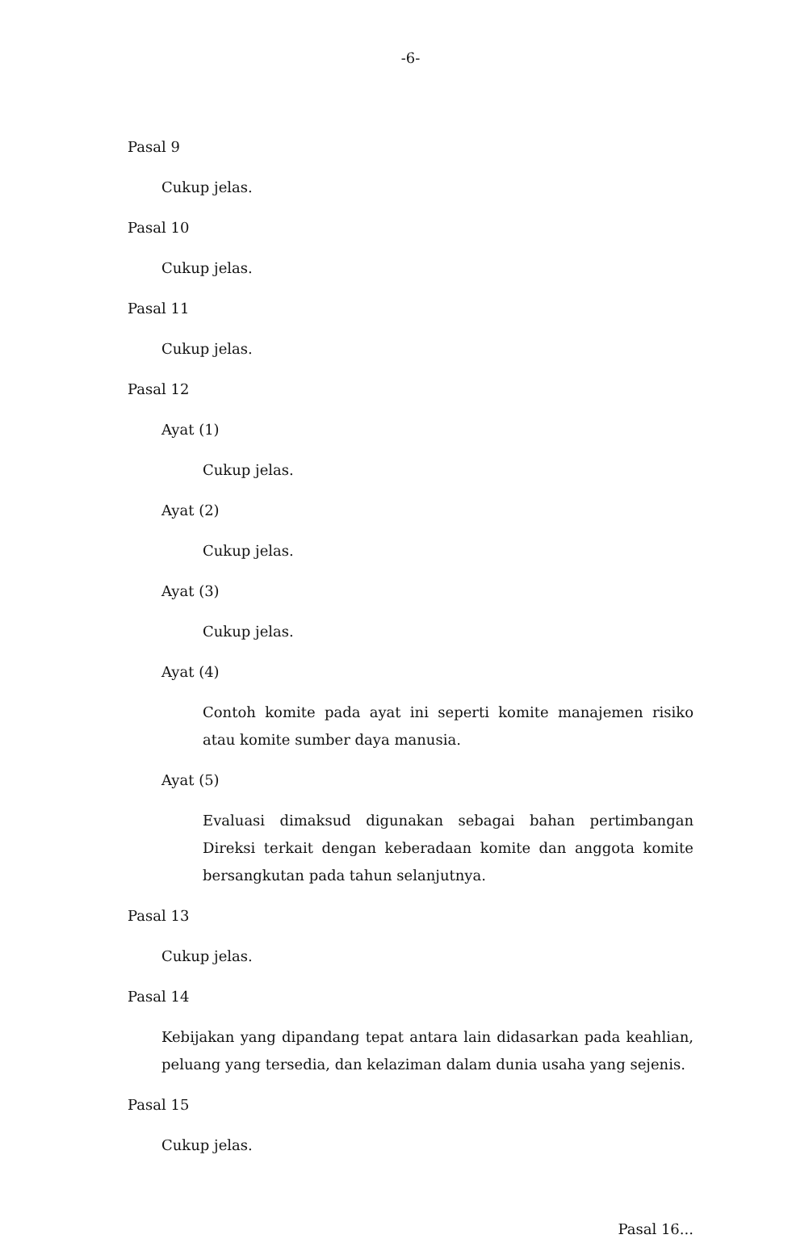-6-
Pasal 9
Cukup jelas.
Pasal 10
Cukup jelas.
Pasal 11
Cukup jelas.
Pasal 12
Ayat (1)
Cukup jelas.
Ayat (2)
Cukup jelas.
Ayat (3)
Cukup jelas.
Ayat (4)
Contoh komite pada ayat ini seperti komite manajemen risiko atau komite sumber daya manusia.
Ayat (5)
Evaluasi dimaksud digunakan sebagai bahan pertimbangan Direksi terkait dengan keberadaan komite dan anggota komite bersangkutan pada tahun selanjutnya.
Pasal 13
Cukup jelas.
Pasal 14
Kebijakan yang dipandang tepat antara lain didasarkan pada keahlian, peluang yang tersedia, dan kelaziman dalam dunia usaha yang sejenis.
Pasal 15
Cukup jelas.
Pasal 16...